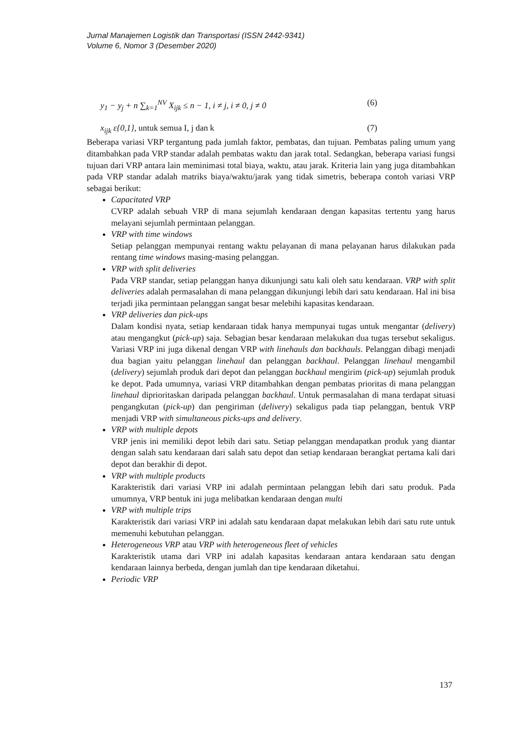Jurnal Manajemen Logistik dan Transportasi (ISSN 2442-9341)
Volume 6, Nomor 3 (Desember 2020)
y<sub>1</sub> − y<sub>j</sub> + n ∑<sub>k=1</sub><sup>NV</sup> X<sub>ijk</sub> ≤ n − 1, i ≠ j, i ≠ 0, j ≠ 0 (6)
x<sub>ijk</sub> ε{0,1}, untuk semua I, j dan k (7)
Beberapa variasi VRP tergantung pada jumlah faktor, pembatas, dan tujuan. Pembatas paling umum yang ditambahkan pada VRP standar adalah pembatas waktu dan jarak total. Sedangkan, beberapa variasi fungsi tujuan dari VRP antara lain meminimasi total biaya, waktu, atau jarak. Kriteria lain yang juga ditambahkan pada VRP standar adalah matriks biaya/waktu/jarak yang tidak simetris, beberapa contoh variasi VRP sebagai berikut:
Capacitated VRP
CVRP adalah sebuah VRP di mana sejumlah kendaraan dengan kapasitas tertentu yang harus melayani sejumlah permintaan pelanggan.
VRP with time windows
Setiap pelanggan mempunyai rentang waktu pelayanan di mana pelayanan harus dilakukan pada rentang time windows masing-masing pelanggan.
VRP with split deliveries
Pada VRP standar, setiap pelanggan hanya dikunjungi satu kali oleh satu kendaraan. VRP with split deliveries adalah permasalahan di mana pelanggan dikunjungi lebih dari satu kendaraan. Hal ini bisa terjadi jika permintaan pelanggan sangat besar melebihi kapasitas kendaraan.
VRP deliveries dan pick-ups
Dalam kondisi nyata, setiap kendaraan tidak hanya mempunyai tugas untuk mengantar (delivery) atau mengangkut (pick-up) saja. Sebagian besar kendaraan melakukan dua tugas tersebut sekaligus. Variasi VRP ini juga dikenal dengan VRP with linehauls dan backhauls. Pelanggan dibagi menjadi dua bagian yaitu pelanggan linehaul dan pelanggan backhaul. Pelanggan linehaul mengambil (delivery) sejumlah produk dari depot dan pelanggan backhaul mengirim (pick-up) sejumlah produk ke depot. Pada umumnya, variasi VRP ditambahkan dengan pembatas prioritas di mana pelanggan linehaul diprioritaskan daripada pelanggan backhaul. Untuk permasalahan di mana terdapat situasi pengangkutan (pick-up) dan pengiriman (delivery) sekaligus pada tiap pelanggan, bentuk VRP menjadi VRP with simultaneous picks-ups and delivery.
VRP with multiple depots
VRP jenis ini memiliki depot lebih dari satu. Setiap pelanggan mendapatkan produk yang diantar dengan salah satu kendaraan dari salah satu depot dan setiap kendaraan berangkat pertama kali dari depot dan berakhir di depot.
VRP with multiple products
Karakteristik dari variasi VRP ini adalah permintaan pelanggan lebih dari satu produk. Pada umumnya, VRP bentuk ini juga melibatkan kendaraan dengan multi
VRP with multiple trips
Karakteristik dari variasi VRP ini adalah satu kendaraan dapat melakukan lebih dari satu rute untuk memenuhi kebutuhan pelanggan.
Heterogeneous VRP atau VRP with heterogeneous fleet of vehicles
Karakteristik utama dari VRP ini adalah kapasitas kendaraan antara kendaraan satu dengan kendaraan lainnya berbeda, dengan jumlah dan tipe kendaraan diketahui.
Periodic VRP
137